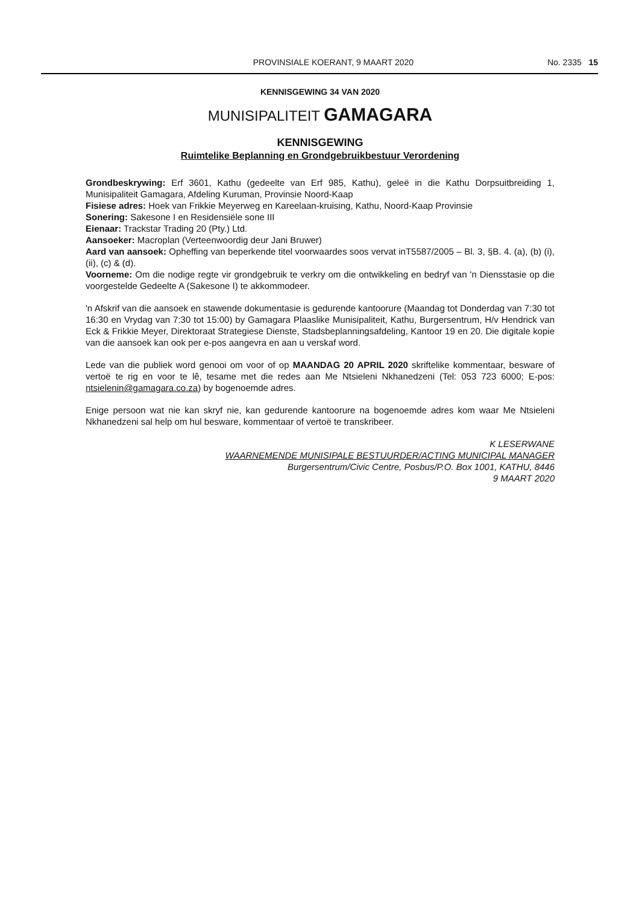PROVINSIALE KOERANT, 9 MAART 2020 No. 2335 15
KENNISGEWING 34 VAN 2020
MUNISIPALITEIT GAMAGARA
KENNISGEWING
Ruimtelike Beplanning en Grondgebruikbestuur Verordening
Grondbeskrywing: Erf 3601, Kathu (gedeelte van Erf 985, Kathu), geleë in die Kathu Dorpsuitbreiding 1, Munisipaliteit Gamagara, Afdeling Kuruman, Provinsie Noord-Kaap
Fisiese adres: Hoek van Frikkie Meyerweg en Kareelaan-kruising, Kathu, Noord-Kaap Provinsie
Sonering: Sakesone I en Residensiële sone III
Eienaar: Trackstar Trading 20 (Pty.) Ltd.
Aansoeker: Macroplan (Verteenwoordig deur Jani Bruwer)
Aard van aansoek: Opheffing van beperkende titel voorwaardes soos vervat inT5587/2005 – Bl. 3, §B. 4. (a), (b) (i), (ii), (c) & (d).
Voorneme: Om die nodige regte vir grondgebruik te verkry om die ontwikkeling en bedryf van 'n Diensstasie op die voorgestelde Gedeelte A (Sakesone I) te akkommodeer.
'n Afskrif van die aansoek en stawende dokumentasie is gedurende kantoorure (Maandag tot Donderdag van 7:30 tot 16:30 en Vrydag van 7:30 tot 15:00) by Gamagara Plaaslike Munisipaliteit, Kathu, Burgersentrum, H/v Hendrick van Eck & Frikkie Meyer, Direktoraat Strategiese Dienste, Stadsbeplanningsafdeling, Kantoor 19 en 20. Die digitale kopie van die aansoek kan ook per e-pos aangevra en aan u verskaf word.
Lede van die publiek word genooi om voor of op MAANDAG 20 APRIL 2020 skriftelike kommentaar, besware of vertoë te rig en voor te lê, tesame met die redes aan Me Ntsieleni Nkhanedzeni (Tel: 053 723 6000; E-pos: ntsielenin@gamagara.co.za) by bogenoemde adres.
Enige persoon wat nie kan skryf nie, kan gedurende kantoorure na bogenoemde adres kom waar Me Ntsieleni Nkhanedzeni sal help om hul besware, kommentaar of vertoë te transkribeer.
K LESERWANE
WAARNEMENDE MUNISIPALE BESTUURDER/ACTING MUNICIPAL MANAGER
Burgersentrum/Civic Centre, Posbus/P.O. Box 1001, KATHU, 8446
9 MAART 2020